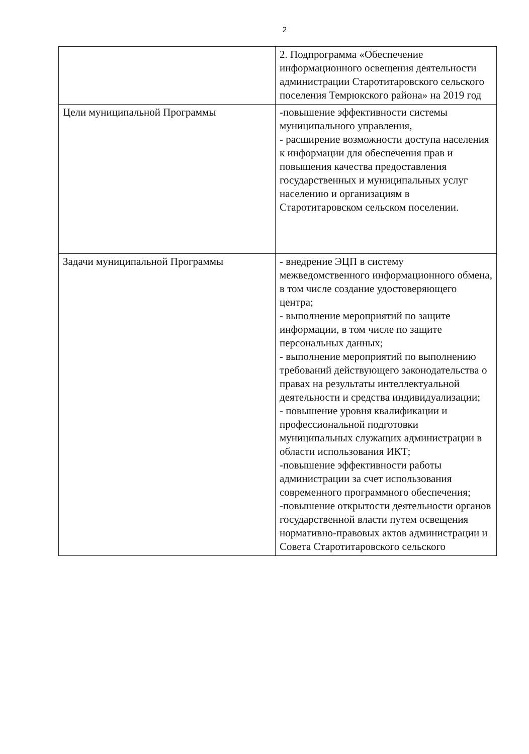2
| | 2. Подпрограмма «Обеспечение информационного освещения деятельности администрации Старотитаровского сельского поселения Темрюкского района» на 2019 год |
| Цели муниципальной Программы | -повышение эффективности системы муниципального управления, - расширение возможности доступа населения к информации для обеспечения прав и повышения качества предоставления государственных и муниципальных услуг населению и организациям в Старотитаровском сельском поселении. |
| Задачи муниципальной Программы | - внедрение ЭЦП в систему межведомственного информационного обмена, в том числе создание удостоверяющего центра; - выполнение мероприятий по защите информации, в том числе по защите персональных данных; - выполнение мероприятий по выполнению требований действующего законодательства о правах на результаты интеллектуальной деятельности и средства индивидуализации; - повышение уровня квалификации и профессиональной подготовки муниципальных служащих администрации в области использования ИКТ; -повышение эффективности работы администрации за счет использования современного программного обеспечения; -повышение открытости деятельности органов государственной власти путем освещения нормативно-правовых актов администрации и Совета Старотитаровского сельского |